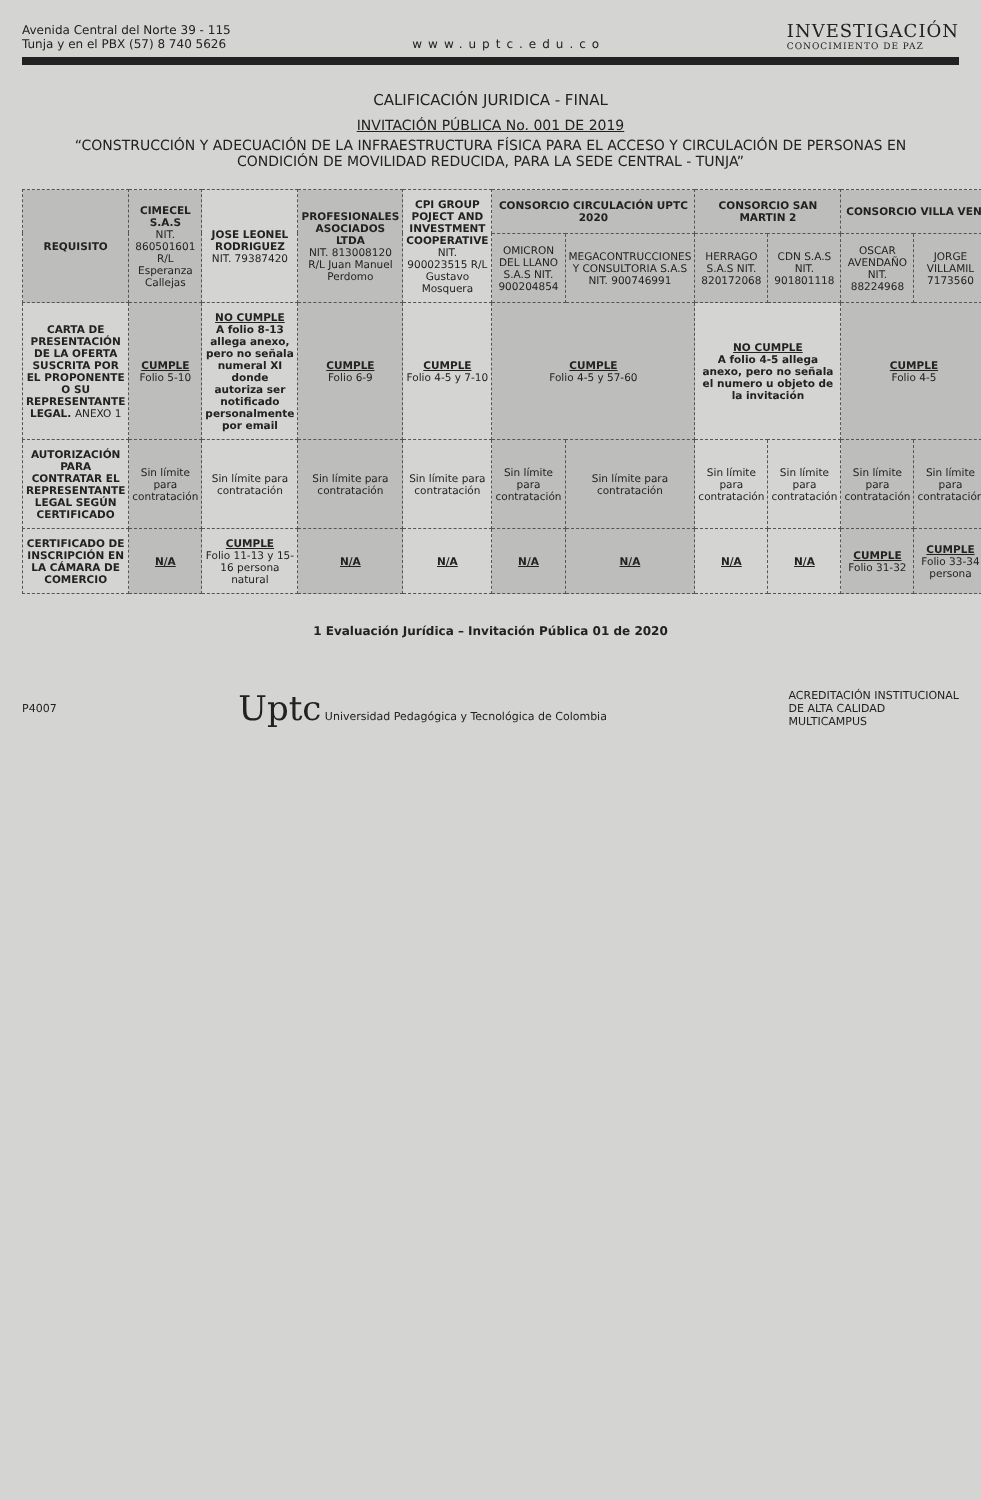Avenida Central del Norte 39 - 115
Tunja y en el PBX (57) 8 740 5626
www.uptc.edu.co
INVESTIGACIÓN
CONOCIMIENTO DE PAZ
CALIFICACIÓN JURIDICA - FINAL
INVITACIÓN PÚBLICA No. 001 DE 2019
“CONSTRUCCIÓN Y ADECUACIÓN DE LA INFRAESTRUCTURA FÍSICA PARA EL ACCESO Y CIRCULACIÓN DE PERSONAS EN CONDICIÓN DE MOVILIDAD REDUCIDA, PARA LA SEDE CENTRAL - TUNJA”
| REQUISITO | CIMECEL S.A.S NIT. 860501601 R/L Esperanza Callejas | JOSE LEONEL RODRIGUEZ NIT. 79387420 | PROFESIONALES ASOCIADOS LTDA NIT. 813008120 R/L Juan Manuel Perdomo | CPI GROUP POJECT AND INVESTMENT COOPERATIVE NIT. 900023515 R/L Gustavo Mosquera | CONSORCIO CIRCULACIÓN UPTC 2020 | | CONSORCIO SAN MARTIN 2 | | CONSORCIO VILLA VEN | |
| --- | --- | --- | --- | --- | --- | --- | --- | --- | --- | --- |
| | | | | | OMICRON DEL LLANO S.A.S NIT. 900204854 | MEGACONTRUCCIONES Y CONSULTORIA S.A.S NIT. 900746991 | HERRAGO S.A.S NIT. 820172068 | CDN S.A.S NIT. 901801118 | OSCAR AVENDAÑO NIT. 88224968 | JORGE VILLAMIL 7173560 |
| CARTA DE PRESENTACIÓN DE LA OFERTA SUSCRITA POR EL PROPONENTE O SU REPRESENTANTE LEGAL. ANEXO 1 | CUMPLE Folio 5-10 | NO CUMPLE A folio 8-13 allega anexo, pero no señala numeral XI donde autoriza ser notificado personalmente por email | CUMPLE Folio 6-9 | CUMPLE Folio 4-5 y 7-10 | CUMPLE Folio 4-5 y 57-60 | | NO CUMPLE A folio 4-5 allega anexo, pero no señala el numero u objeto de la invitación | | CUMPLE Folio 4-5 | |
| AUTORIZACIÓN PARA CONTRATAR EL REPRESENTANTE LEGAL SEGÚN CERTIFICADO | Sin límite para contratación | Sin límite para contratación | Sin límite para contratación | Sin límite para contratación | Sin límite para contratación | Sin límite para contratación | Sin límite para contratación | Sin límite para contratación | Sin límite para contratación | Sin límite para contratación |
| CERTIFICADO DE INSCRIPCIÓN EN LA CÁMARA DE COMERCIO | N/A | CUMPLE Folio 11-13 y 15-16 persona natural | N/A | N/A | N/A | N/A | N/A | N/A | CUMPLE Folio 31-32 | CUMPLE Folio 33-34 persona |
1 Evaluación Jurídica – Invitación Pública 01 de 2020
P4007
Uptc Universidad Pedagógica y Tecnológica de Colombia
ACREDITACIÓN INSTITUCIONAL
DE ALTA CALIDAD
MULTICAMPUS